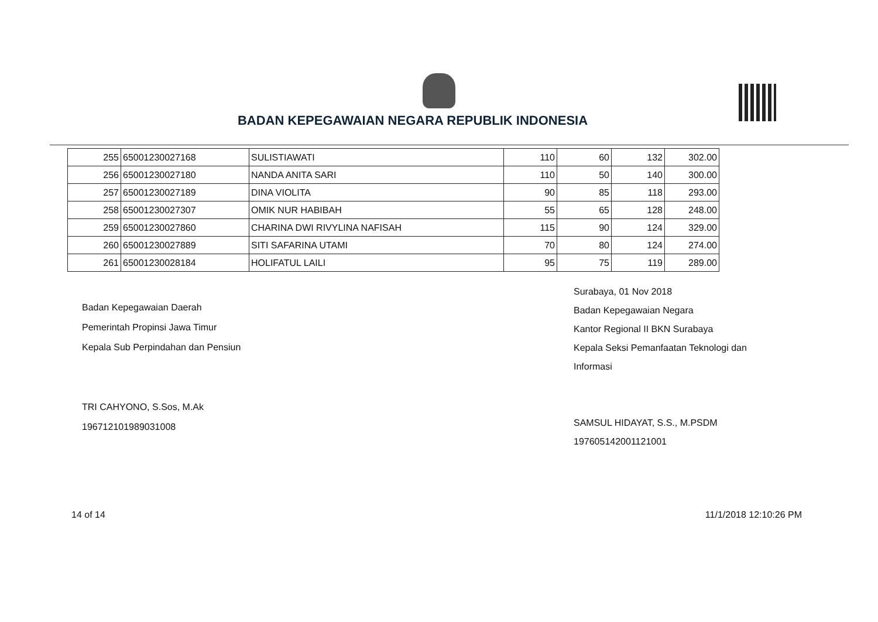BADAN KEPEGAWAIAN NEGARA REPUBLIK INDONESIA
| 255 | 65001230027168 | SULISTIAWATI | 110 | 60 | 132 | 302.00 |
| 256 | 65001230027180 | NANDA ANITA SARI | 110 | 50 | 140 | 300.00 |
| 257 | 65001230027189 | DINA VIOLITA | 90 | 85 | 118 | 293.00 |
| 258 | 65001230027307 | OMIK NUR HABIBAH | 55 | 65 | 128 | 248.00 |
| 259 | 65001230027860 | CHARINA DWI RIVYLINA NAFISAH | 115 | 90 | 124 | 329.00 |
| 260 | 65001230027889 | SITI SAFARINA UTAMI | 70 | 80 | 124 | 274.00 |
| 261 | 65001230028184 | HOLIFATUL LAILI | 95 | 75 | 119 | 289.00 |
Badan Kepegawaian Daerah
Pemerintah Propinsi Jawa Timur
Kepala Sub Perpindahan dan Pensiun
TRI CAHYONO, S.Sos, M.Ak
196712101989031008
Surabaya, 01 Nov 2018
Badan Kepegawaian Negara
Kantor Regional II BKN Surabaya
Kepala Seksi Pemanfaatan Teknologi dan
Informasi
SAMSUL HIDAYAT, S.S., M.PSDM
197605142001121001
14 of 14 11/1/2018 12:10:26 PM